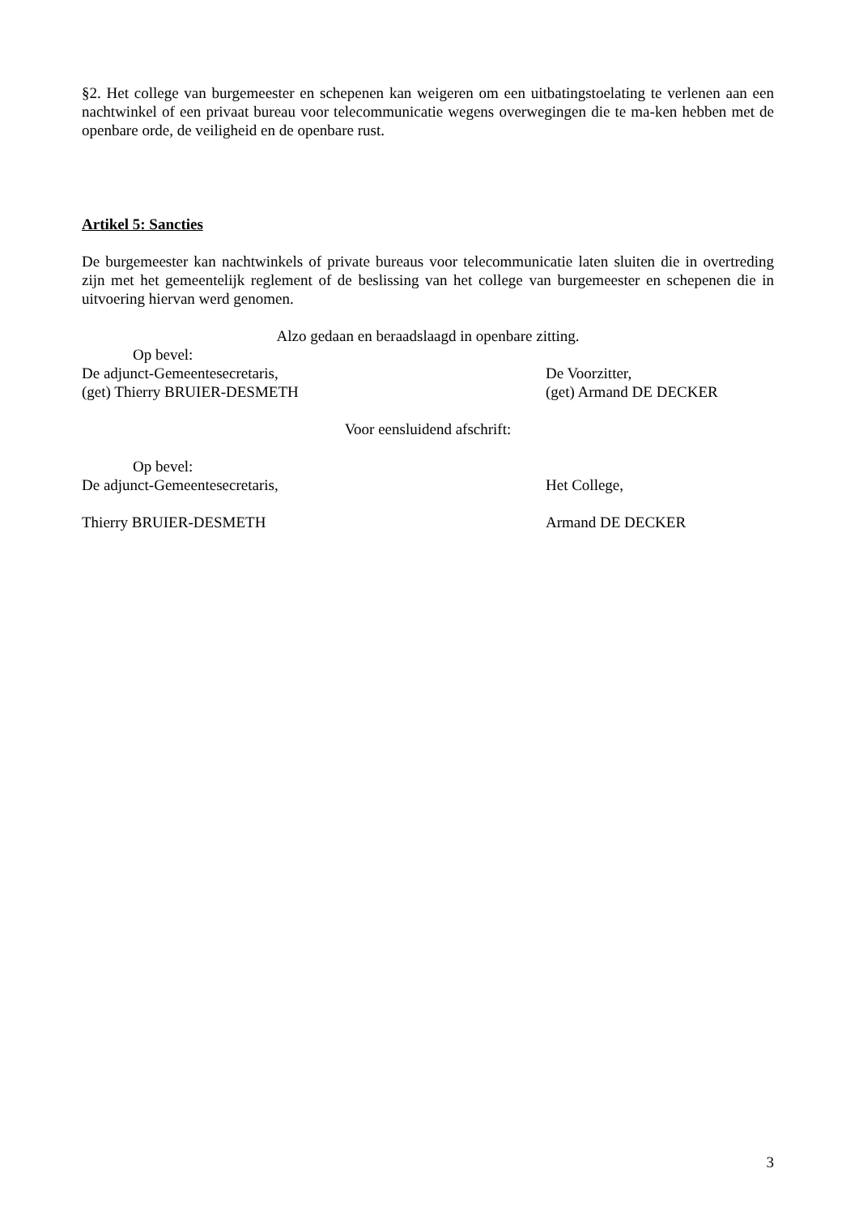§2. Het college van burgemeester en schepenen kan weigeren om een uitbatingstoelating te verlenen aan een nachtwinkel of een privaat bureau voor telecommunicatie wegens overwegingen die te ma-ken hebben met de openbare orde, de veiligheid en de openbare rust.
Artikel 5: Sancties
De burgemeester kan nachtwinkels of private bureaus voor telecommunicatie laten sluiten die in overtreding zijn met het gemeentelijk reglement of de beslissing van het college van burgemeester en schepenen die in uitvoering hiervan werd genomen.
Alzo gedaan en beraadslaagd in openbare zitting.
Op bevel:
De adjunct-Gemeentesecretaris, De Voorzitter,
(get) Thierry BRUIER-DESMETH (get) Armand DE DECKER
Voor eensluidend afschrift:
Op bevel:
De adjunct-Gemeentesecretaris, Het College,
Thierry BRUIER-DESMETH Armand DE DECKER
3